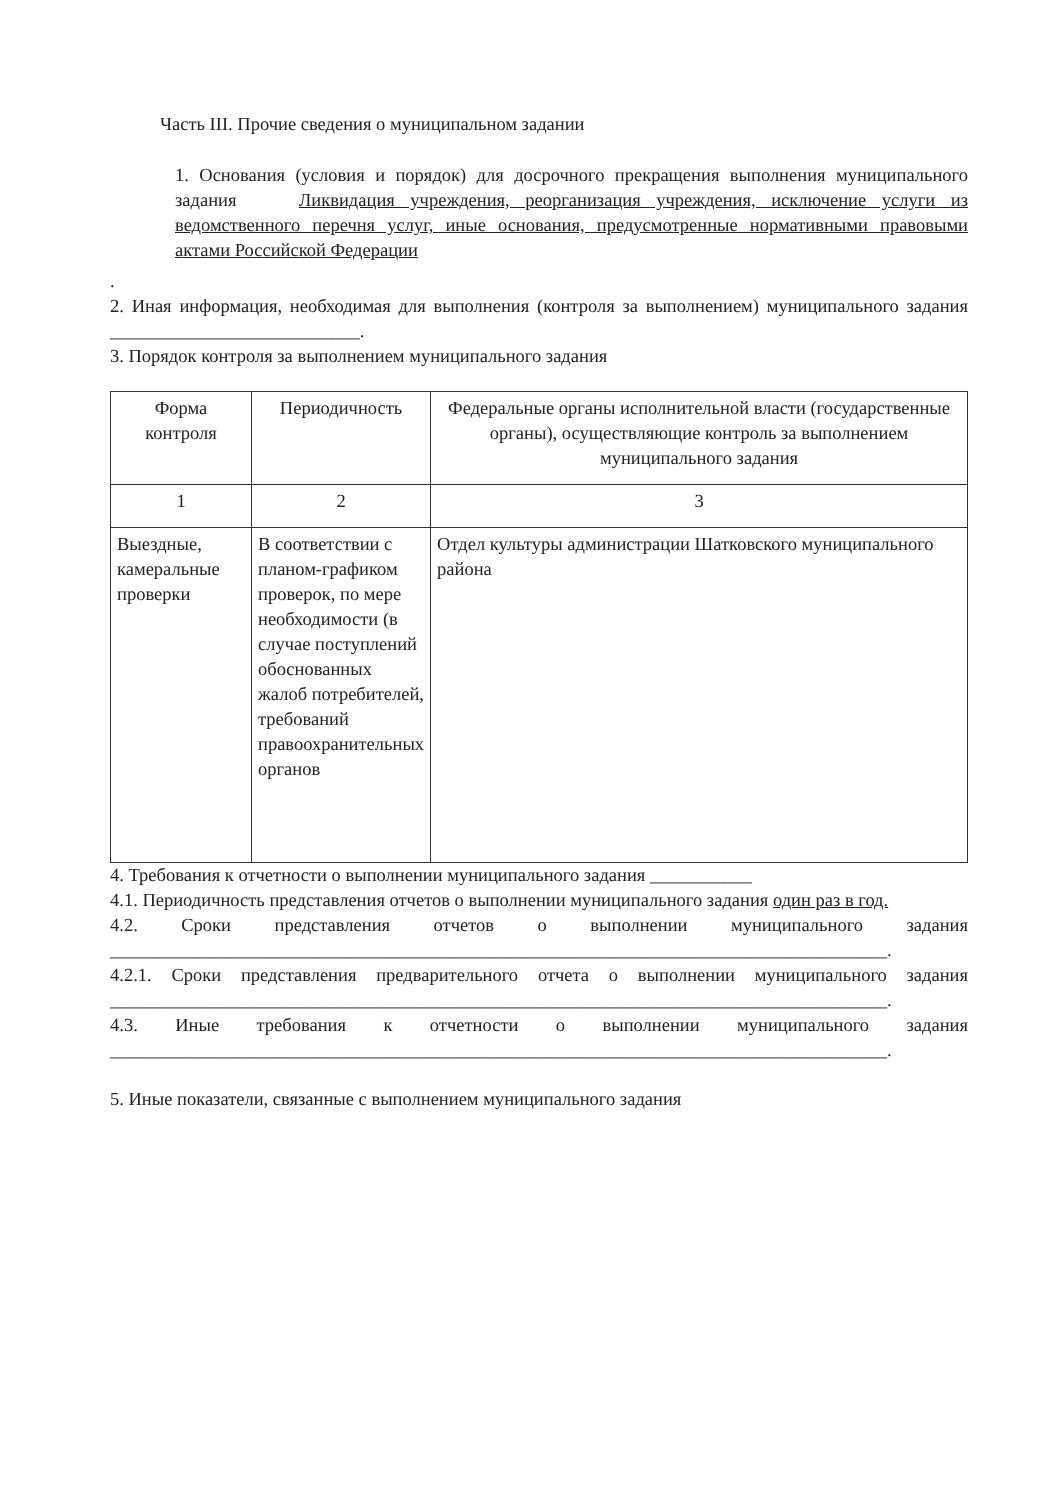Часть III. Прочие сведения о муниципальном задании
1. Основания (условия и порядок) для досрочного прекращения выполнения муниципального задания Ликвидация учреждения, реорганизация учреждения, исключение услуги из ведомственного перечня услуг, иные основания, предусмотренные нормативными правовыми актами Российской Федерации
.
2. Иная информация, необходимая для выполнения (контроля за выполнением) муниципального задания ___________________________.
3. Порядок контроля за выполнением муниципального задания
| Форма контроля | Периодичность | Федеральные органы исполнительной власти (государственные органы), осуществляющие контроль за выполнением муниципального задания |
| 1 | 2 | 3 |
| Выездные, камеральные проверки | В соответствии с планом-графиком проверок, по мере необходимости (в случае поступлений обоснованных жалоб потребителей, требований правоохранительных органов | Отдел культуры администрации Шатковского муниципального района |
4. Требования к отчетности о выполнении муниципального задания ___________
4.1. Периодичность представления отчетов о выполнении муниципального задания один раз в год.
4.2. Сроки представления отчетов о выполнении муниципального задания ____________________________________________________________________________________.
4.2.1. Сроки представления предварительного отчета о выполнении муниципального задания ____________________________________________________________________________________.
4.3. Иные требования к отчетности о выполнении муниципального задания ____________________________________________________________________________________.
5. Иные показатели, связанные с выполнением муниципального задания